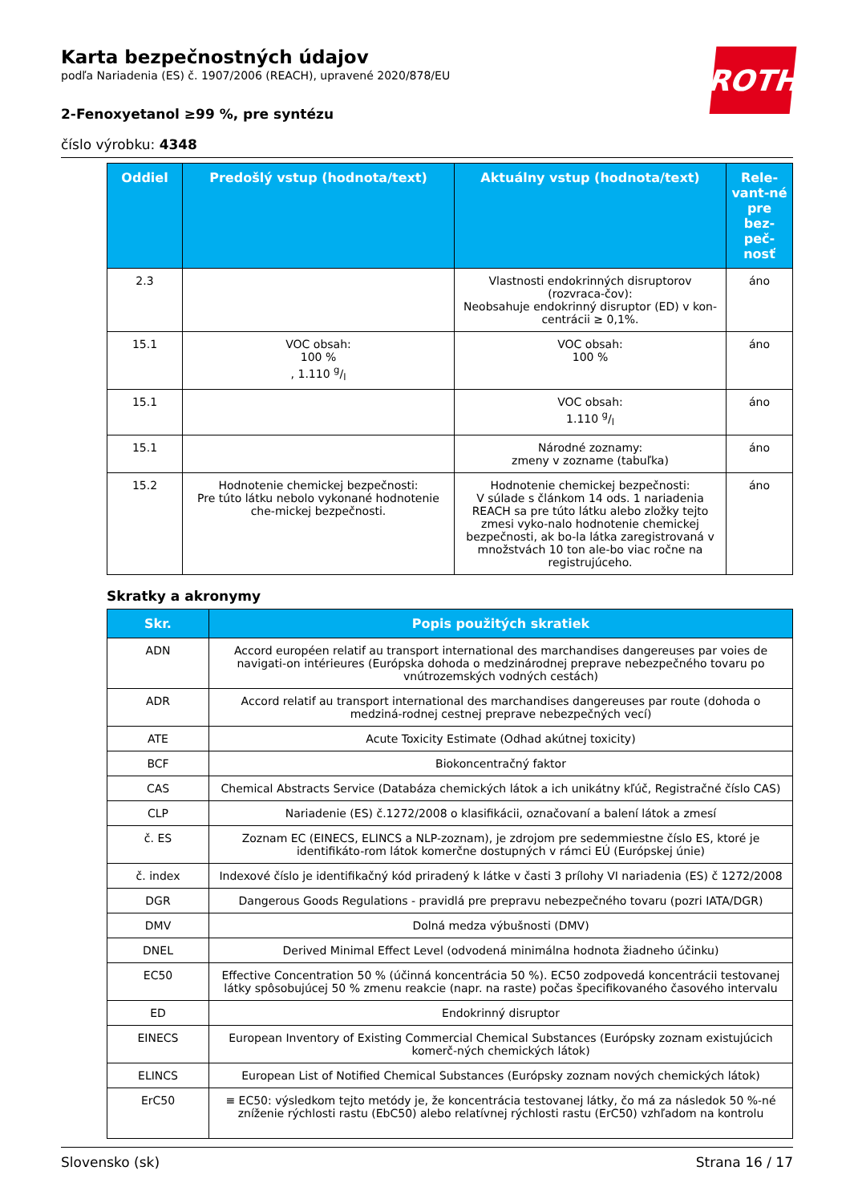ROTH
Karta bezpečnostných údajov
podľa Nariadenia (ES) č. 1907/2006 (REACH), upravené 2020/878/EU
2-Fenoxyetanol ≥99 %, pre syntézu
číslo výrobku: 4348
| Oddiel | Predošlý vstup (hodnota/text) | Aktuálny vstup (hodnota/text) | Rele-vant-né pre bez-peč-nosť |
| --- | --- | --- | --- |
| 2.3 | | Vlastnosti endokrinných disruptorov (rozvraca-čov): Neobsahuje endokrinný disruptor (ED) v kon-centrácii ≥ 0,1%. | áno |
| 15.1 | VOC obsah: 100 % , 1.110 g/l | VOC obsah: 100 % | áno |
| 15.1 | | VOC obsah: 1.110 g/l | áno |
| 15.1 | | Národné zoznamy: zmeny v zozname (tabuľka) | áno |
| 15.2 | Hodnotenie chemickej bezpečnosti: Pre túto látku nebolo vykonané hodnotenie che-mickej bezpečnosti. | Hodnotenie chemickej bezpečnosti: V súlade s článkom 14 ods. 1 nariadenia REACH sa pre túto látku alebo zložky tejto zmesi vyko-nalo hodnotenie chemickej bezpečnosti, ak bo-la látka zaregistrovaná v množstvách 10 ton ale-bo viac ročne na registrujúceho. | áno |
Skratky a akronymy
| Skr. | Popis použitých skratiek |
| --- | --- |
| ADN | Accord européen relatif au transport international des marchandises dangereuses par voies de navigati-on intérieures (Európska dohoda o medzinárodnej preprave nebezpečného tovaru po vnútrozemských vodných cestách) |
| ADR | Accord relatif au transport international des marchandises dangereuses par route (dohoda o medziná-rodnej cestnej preprave nebezpečných vecí) |
| ATE | Acute Toxicity Estimate (Odhad akútnej toxicity) |
| BCF | Biokoncentračný faktor |
| CAS | Chemical Abstracts Service (Databáza chemických látok a ich unikátny kľúč, Registračné číslo CAS) |
| CLP | Nariadenie (ES) č.1272/2008 o klasifikácii, označovaní a balení látok a zmesí |
| č. ES | Zoznam EC (EINECS, ELINCS a NLP-zoznam), je zdrojom pre sedemmiestne číslo ES, ktoré je identifikáto-rom látok komerčne dostupných v rámci EÚ (Európskej únie) |
| č. index | Indexové číslo je identifikačný kód priradený k látke v časti 3 prílohy VI nariadenia (ES) č 1272/2008 |
| DGR | Dangerous Goods Regulations - pravidlá pre prepravu nebezpečného tovaru (pozri IATA/DGR) |
| DMV | Dolná medza výbušnosti (DMV) |
| DNEL | Derived Minimal Effect Level (odvodená minimálna hodnota žiadneho účinku) |
| EC50 | Effective Concentration 50 % (účinná koncentrácia 50 %). EC50 zodpovedá koncentrácii testovanej látky spôsobujúcej 50 % zmenu reakcie (napr. na raste) počas špecifikovaného časového intervalu |
| ED | Endokrinný disruptor |
| EINECS | European Inventory of Existing Commercial Chemical Substances (Európsky zoznam existujúcich komerč-ných chemických látok) |
| ELINCS | European List of Notified Chemical Substances (Európsky zoznam nových chemických látok) |
| ErC50 | ≡ EC50: výsledkom tejto metódy je, že koncentrácia testovanej látky, čo má za následok 50 %-né zníženie rýchlosti rastu (EbC50) alebo relatívnej rýchlosti rastu (ErC50) vzhľadom na kontrolu |
Slovensko (sk) Strana 16 / 17